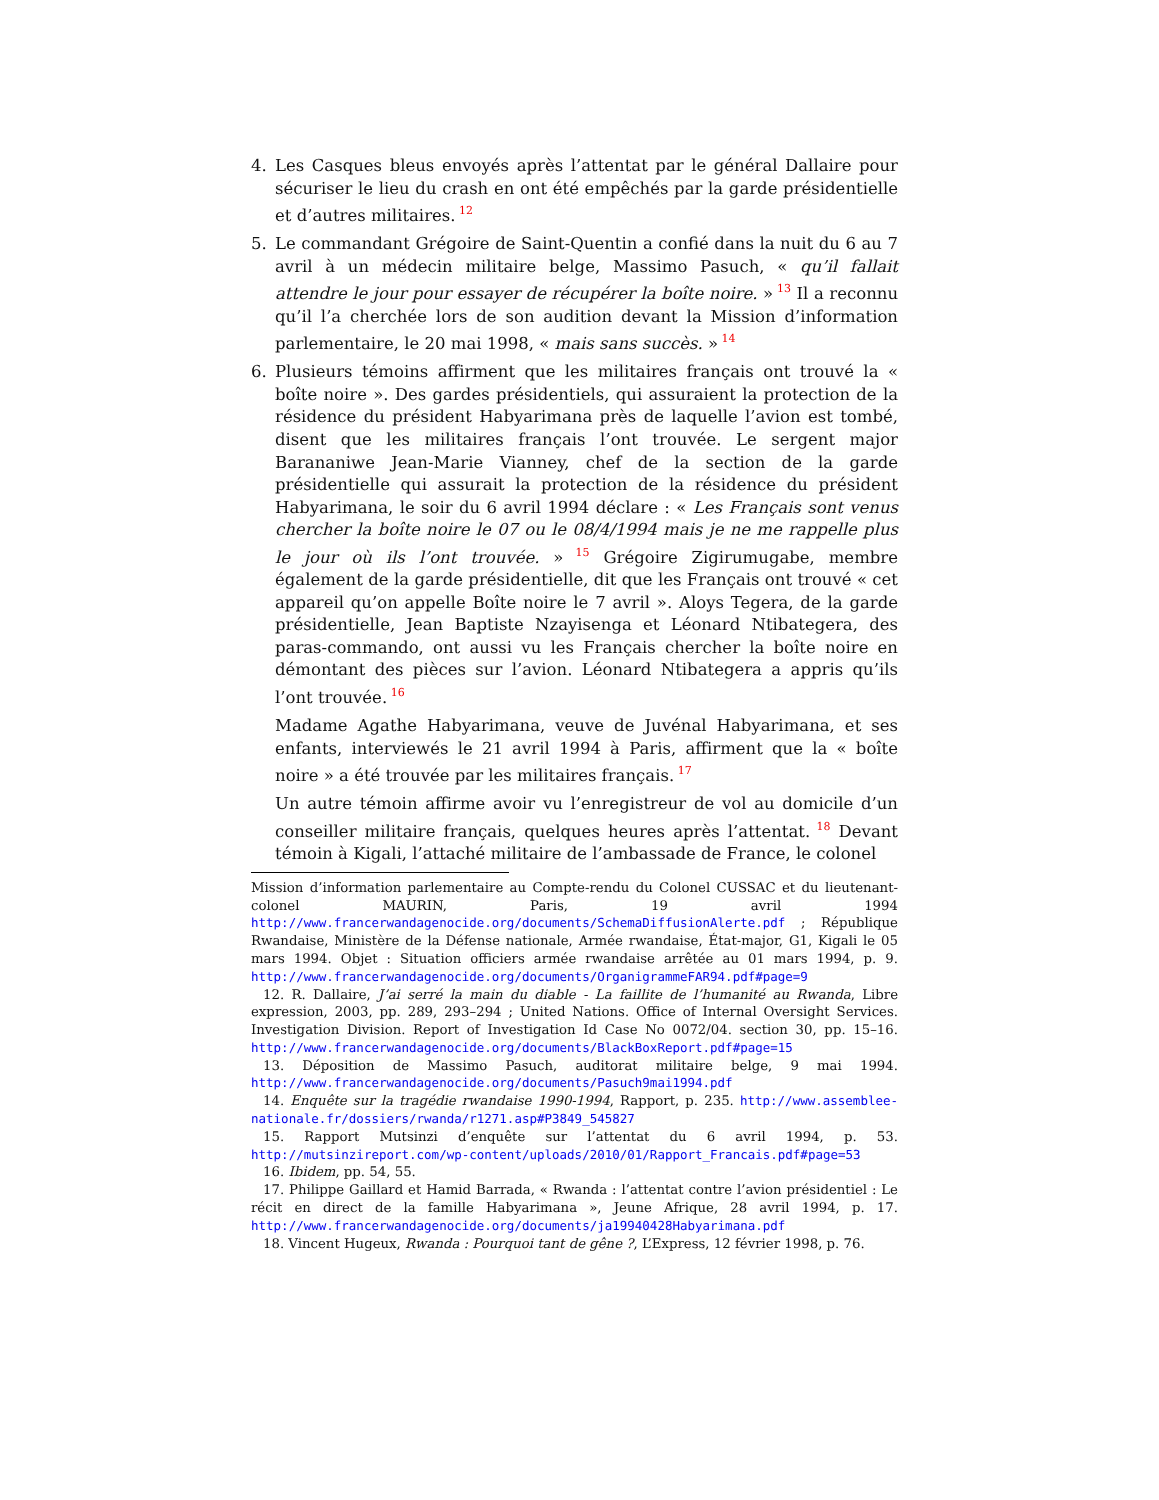4. Les Casques bleus envoyés après l’attentat par le général Dallaire pour sécuriser le lieu du crash en ont été empêchés par la garde présidentielle et d’autres militaires.<sup>12</sup>
5. Le commandant Grégoire de Saint-Quentin a confié dans la nuit du 6 au 7 avril à un médecin militaire belge, Massimo Pasuch, « qu’il fallait attendre le jour pour essayer de récupérer la boîte noire. »<sup>13</sup> Il a reconnu qu’il l’a cherchée lors de son audition devant la Mission d’information parlementaire, le 20 mai 1998, « mais sans succès. »<sup>14</sup>
6. Plusieurs témoins affirment que les militaires français ont trouvé la « boîte noire ». Des gardes présidentiels, qui assuraient la protection de la résidence du président Habyarimana près de laquelle l’avion est tombé, disent que les militaires français l’ont trouvée. Le sergent major Barananiwe Jean-Marie Vianney, chef de la section de la garde présidentielle qui assurait la protection de la résidence du président Habyarimana, le soir du 6 avril 1994 déclare : « Les Français sont venus chercher la boîte noire le 07 ou le 08/4/1994 mais je ne me rappelle plus le jour où ils l’ont trouvée. »<sup>15</sup> Grégoire Zigirumugabe, membre également de la garde présidentielle, dit que les Français ont trouvé « cet appareil qu’on appelle Boîte noire le 7 avril ». Aloys Tegera, de la garde présidentielle, Jean Baptiste Nzayisenga et Léonard Ntibategera, des paras-commando, ont aussi vu les Français chercher la boîte noire en démontant des pièces sur l’avion. Léonard Ntibategera a appris qu’ils l’ont trouvée.<sup>16</sup>
Madame Agathe Habyarimana, veuve de Juvénal Habyarimana, et ses enfants, interviewés le 21 avril 1994 à Paris, affirment que la « boîte noire » a été trouvée par les militaires français.<sup>17</sup>
Un autre témoin affirme avoir vu l’enregistreur de vol au domicile d’un conseiller militaire français, quelques heures après l’attentat.<sup>18</sup> Devant témoin à Kigali, l’attaché militaire de l’ambassade de France, le colonel
Mission d’information parlementaire au Compte-rendu du Colonel CUSSAC et du lieutenant-colonel MAURIN, Paris, 19 avril 1994 http://www.francerwandagenocide.org/documents/SchemaDiffusionAlerte.pdf ; République Rwandaise, Ministère de la Défense nationale, Armée rwandaise, État-major, G1, Kigali le 05 mars 1994. Objet : Situation officiers armée rwandaise arrêtée au 01 mars 1994, p. 9. http://www.francerwandagenocide.org/documents/OrganigrammeFAR94.pdf#page=9
12. R. Dallaire, J’ai serré la main du diable - La faillite de l’humanité au Rwanda, Libre expression, 2003, pp. 289, 293–294 ; United Nations. Office of Internal Oversight Services. Investigation Division. Report of Investigation Id Case No 0072/04. section 30, pp. 15–16. http://www.francerwandagenocide.org/documents/BlackBoxReport.pdf#page=15
13. Déposition de Massimo Pasuch, auditorat militaire belge, 9 mai 1994. http://www.francerwandagenocide.org/documents/Pasuch9mai1994.pdf
14. Enquête sur la tragédie rwandaise 1990-1994, Rapport, p. 235. http://www.assemblee-nationale.fr/dossiers/rwanda/r1271.asp#P3849_545827
15. Rapport Mutsinzi d’enquête sur l’attentat du 6 avril 1994, p. 53. http://mutsinzireport.com/wp-content/uploads/2010/01/Rapport_Francais.pdf#page=53
16. Ibidem, pp. 54, 55.
17. Philippe Gaillard et Hamid Barrada, « Rwanda : l’attentat contre l’avion présidentiel : Le récit en direct de la famille Habyarimana », Jeune Afrique, 28 avril 1994, p. 17. http://www.francerwandagenocide.org/documents/ja19940428Habyarimana.pdf
18. Vincent Hugeux, Rwanda : Pourquoi tant de gêne ?, L’Express, 12 février 1998, p. 76.